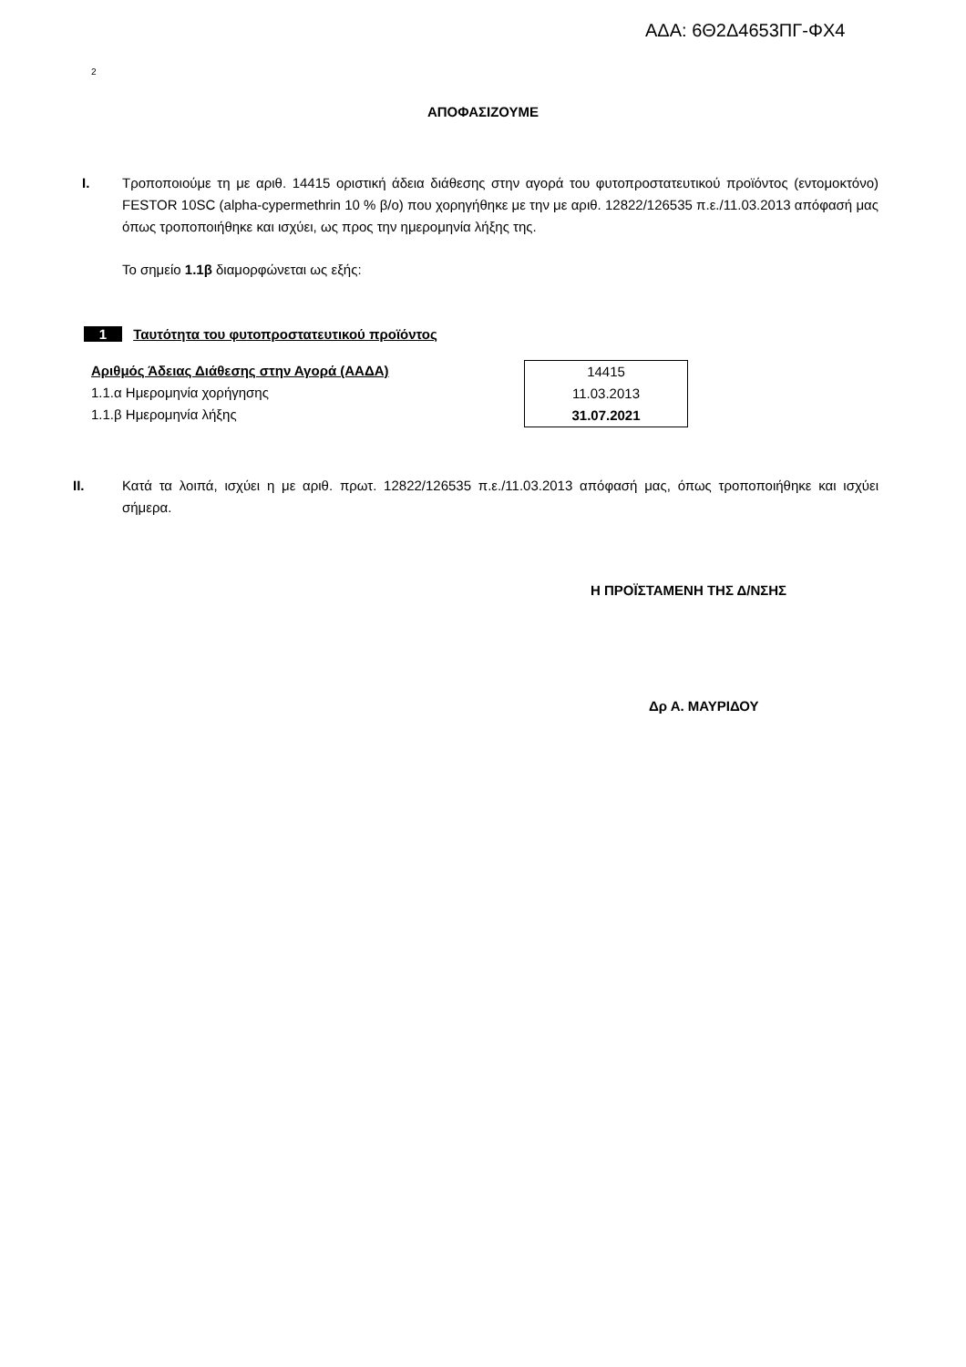ΑΔΑ: 6Θ2Δ4653ΠΓ-ΦΧ4
2
ΑΠΟΦΑΣΙΖΟΥΜΕ
I. Τροποποιούμε τη με αριθ. 14415 οριστική άδεια διάθεσης στην αγορά του φυτοπροστατευτικού προϊόντος (εντομοκτόνο) FESTOR 10SC (alpha-cypermethrin 10 % β/o) που χορηγήθηκε με την με αριθ. 12822/126535 π.ε./11.03.2013 απόφασή μας όπως τροποποιήθηκε και ισχύει, ως προς την ημερομηνία λήξης της.
Το σημείο 1.1β διαμορφώνεται ως εξής:
1 Ταυτότητα του φυτοπροστατευτικού προϊόντος
Αριθμός Άδειας Διάθεσης στην Αγορά (ΑΑΔΑ)
1.1.α Ημερομηνία χορήγησης
1.1.β Ημερομηνία λήξης
| 14415 |
| 11.03.2013 |
| 31.07.2021 |
II. Κατά τα λοιπά, ισχύει η με αριθ. πρωτ. 12822/126535 π.ε./11.03.2013 απόφασή μας, όπως τροποποιήθηκε και ισχύει σήμερα.
Η ΠΡΟΪΣΤΑΜΕΝΗ ΤΗΣ Δ/ΝΣΗΣ
Δρ Α. ΜΑΥΡΙΔΟΥ